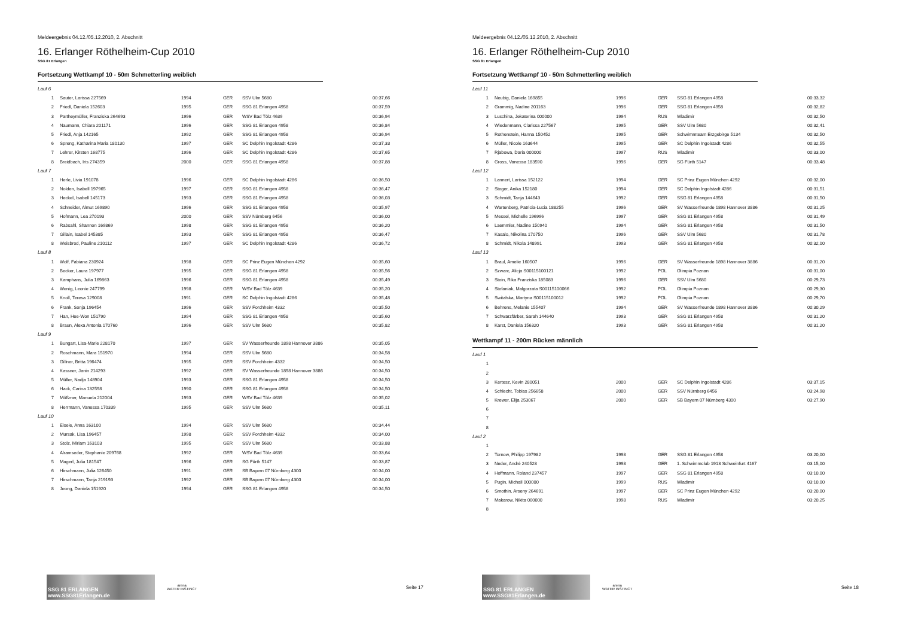Meldeergebnis 04.12./05.12.2010, 2. Abschnitt
16. Erlanger Röthelheim-Cup 2010
SSG 81 Erlangen
Fortsetzung Wettkampf 10 - 50m Schmetterling weiblich
| Lauf 6 | | | | | |
| 1 | Sauter, Larissa 227569 | 1994 | GER | SSV Ulm 5680 | 00:37,66 |
| 2 | Friedl, Daniela 152603 | 1995 | GER | SSG 81 Erlangen 4958 | 00:37,59 |
| 3 | Partheymüller, Franziska 264693 | 1996 | GER | WSV Bad Tölz 4639 | 00:36,94 |
| 4 | Naumann, Chiara 201171 | 1996 | GER | SSG 81 Erlangen 4958 | 00:36,84 |
| 5 | Friedl, Anja 142165 | 1992 | GER | SSG 81 Erlangen 4958 | 00:36,94 |
| 6 | Spreng, Katharina Maria 180130 | 1997 | GER | SC Delphin Ingolstadt 4286 | 00:37,33 |
| 7 | Lehrer, Kirsten 168775 | 1996 | GER | SC Delphin Ingolstadt 4286 | 00:37,65 |
| 8 | Breidbach, Iris 274359 | 2000 | GER | SSG 81 Erlangen 4958 | 00:37,88 |
| Lauf 7 | | | | | |
| 1 | Herle, Livia 191078 | 1996 | GER | SC Delphin Ingolstadt 4286 | 00:36,50 |
| 2 | Nolden, Isabell 197965 | 1997 | GER | SSG 81 Erlangen 4958 | 00:36,47 |
| 3 | Heckel, Isabell 145173 | 1993 | GER | SSG 81 Erlangen 4958 | 00:36,03 |
| 4 | Schneider, Almut 169890 | 1996 | GER | SSG 81 Erlangen 4958 | 00:35,97 |
| 5 | Hofmann, Lea 270193 | 2000 | GER | SSV Nürnberg 6456 | 00:36,00 |
| 6 | Rabsahl, Shannon 169869 | 1998 | GER | SSG 81 Erlangen 4958 | 00:36,20 |
| 7 | Gillain, Isabel 145385 | 1993 | GER | SSG 81 Erlangen 4958 | 00:36,47 |
| 8 | Weisbrod, Pauline 210112 | 1997 | GER | SC Delphin Ingolstadt 4286 | 00:36,72 |
| Lauf 8 | | | | | |
| 1 | Wolf, Fabiana 230924 | 1998 | GER | SC Prinz Eugen München 4292 | 00:35,60 |
| 2 | Becker, Laura 197977 | 1995 | GER | SSG 81 Erlangen 4958 | 00:35,56 |
| 3 | Kamphans, Julia 169863 | 1996 | GER | SSG 81 Erlangen 4958 | 00:35,49 |
| 4 | Wenig, Leonie 247799 | 1998 | GER | WSV Bad Tölz 4639 | 00:35,20 |
| 5 | Knoll, Teresa 129008 | 1991 | GER | SC Delphin Ingolstadt 4286 | 00:35,48 |
| 6 | Frank, Sonja 196454 | 1996 | GER | SSV Forchheim 4332 | 00:35,50 |
| 7 | Han, Hee-Won 151790 | 1994 | GER | SSG 81 Erlangen 4958 | 00:35,60 |
| 8 | Braun, Alexa Antonia 170760 | 1996 | GER | SSV Ulm 5680 | 00:35,82 |
| Lauf 9 | | | | | |
| 1 | Bungart, Lisa-Marie 228170 | 1997 | GER | SV Wasserfreunde 1898 Hannover 3886 | 00:35,05 |
| 2 | Roschmann, Mara 151970 | 1994 | GER | SSV Ulm 5680 | 00:34,58 |
| 3 | Gillner, Britta 196474 | 1995 | GER | SSV Forchheim 4332 | 00:34,50 |
| 4 | Kassner, Janin 214293 | 1992 | GER | SV Wasserfreunde 1898 Hannover 3886 | 00:34,50 |
| 5 | Müller, Nadja 148904 | 1993 | GER | SSG 81 Erlangen 4958 | 00:34,50 |
| 6 | Hack, Carina 132598 | 1990 | GER | SSG 81 Erlangen 4958 | 00:34,50 |
| 7 | Mößmer, Manuela 212004 | 1993 | GER | WSV Bad Tölz 4639 | 00:35,02 |
| 8 | Herrmann, Vanessa 170339 | 1995 | GER | SSV Ulm 5680 | 00:35,11 |
| Lauf 10 | | | | | |
| 1 | Eisele, Anna 163100 | 1994 | GER | SSV Ulm 5680 | 00:34,44 |
| 2 | Mursak, Lisa 196457 | 1998 | GER | SSV Forchheim 4332 | 00:34,00 |
| 3 | Stolz, Miriam 163103 | 1995 | GER | SSV Ulm 5680 | 00:33,88 |
| 4 | Alramseder, Stephanie 209768 | 1992 | GER | WSV Bad Tölz 4639 | 00:33,64 |
| 5 | Magerl, Julia 181547 | 1996 | GER | SG Fürth 5147 | 00:33,87 |
| 6 | Hirschmann, Julia 126450 | 1991 | GER | SB Bayern 07 Nürnberg 4300 | 00:34,00 |
| 7 | Hirschmann, Tanja 219193 | 1992 | GER | SB Bayern 07 Nürnberg 4300 | 00:34,00 |
| 8 | Jeong, Daniela 151920 | 1994 | GER | SSG 81 Erlangen 4958 | 00:34,50 |
SSG 81 ERLANGEN www.SSG81Erlangen.de
arena
WATER INSTINCT
Seite 17
Meldeergebnis 04.12./05.12.2010, 2. Abschnitt
16. Erlanger Röthelheim-Cup 2010
SSG 81 Erlangen
Fortsetzung Wettkampf 10 - 50m Schmetterling weiblich
| Lauf 11 | | | | | |
| 1 | Neubig, Daniela 169855 | 1996 | GER | SSG 81 Erlangen 4958 | 00:33,32 |
| 2 | Grammig, Nadine 201163 | 1996 | GER | SSG 81 Erlangen 4958 | 00:32,82 |
| 3 | Luschina, Jekaterina 000000 | 1994 | RUS | Wladimir | 00:32,50 |
| 4 | Wiedenmann, Clarissa 227567 | 1995 | GER | SSV Ulm 5680 | 00:32,41 |
| 5 | Rothenstein, Hanna 150452 | 1995 | GER | Schwimmteam Erzgebirge 5134 | 00:32,50 |
| 6 | Müller, Nicole 163644 | 1995 | GER | SC Delphin Ingolstadt 4286 | 00:32,55 |
| 7 | Rjabowa, Daria 000000 | 1997 | RUS | Wladimir | 00:33,00 |
| 8 | Gross, Vanessa 183590 | 1996 | GER | SG Fürth 5147 | 00:33,48 |
| Lauf 12 | | | | | |
| 1 | Lannert, Larissa 152122 | 1994 | GER | SC Prinz Eugen München 4292 | 00:32,00 |
| 2 | Steger, Anika 152180 | 1994 | GER | SC Delphin Ingolstadt 4286 | 00:31,51 |
| 3 | Schmidt, Tanja 144643 | 1992 | GER | SSG 81 Erlangen 4958 | 00:31,50 |
| 4 | Wartenberg, Patricia-Lucia 188255 | 1996 | GER | SV Wasserfreunde 1898 Hannover 3886 | 00:31,25 |
| 5 | Messel, Michelle 196996 | 1997 | GER | SSG 81 Erlangen 4958 | 00:31,49 |
| 6 | Laemmler, Nadine 150940 | 1994 | GER | SSG 81 Erlangen 4958 | 00:31,50 |
| 7 | Kasalo, Nikolina 170750 | 1996 | GER | SSV Ulm 5680 | 00:31,78 |
| 8 | Schmidt, Nikola 148991 | 1993 | GER | SSG 81 Erlangen 4958 | 00:32,00 |
| Lauf 13 | | | | | |
| 1 | Braul, Amelie 160507 | 1996 | GER | SV Wasserfreunde 1898 Hannover 3886 | 00:31,20 |
| 2 | Szwarc, Alicja S00115100121 | 1992 | POL | Olimpia Poznan | 00:31,00 |
| 3 | Stein, Rika Franziska 185083 | 1996 | GER | SSV Ulm 5680 | 00:29,73 |
| 4 | Stefaniak, Malgorzata S00115100066 | 1992 | POL | Olimpia Poznan | 00:29,30 |
| 5 | Switalska, Martyna S00115100012 | 1992 | POL | Olimpia Poznan | 00:29,70 |
| 6 | Behrens, Melanie 155407 | 1994 | GER | SV Wasserfreunde 1898 Hannover 3886 | 00:30,29 |
| 7 | Schwarzfärber, Sarah 144640 | 1993 | GER | SSG 81 Erlangen 4958 | 00:31,20 |
| 8 | Karst, Daniela 156320 | 1993 | GER | SSG 81 Erlangen 4958 | 00:31,20 |
Wettkampf 11 - 200m Rücken männlich
| Lauf 1 | | | | | |
| 1 | | | | | |
| 2 | | | | | |
| 3 | Kertesz, Kevin 280051 | 2000 | GER | SC Delphin Ingolstadt 4286 | 03:37,15 |
| 4 | Schlecht, Tobias 256658 | 2000 | GER | SSV Nürnberg 6456 | 03:24,98 |
| 5 | Krewer, Elija 253067 | 2000 | GER | SB Bayern 07 Nürnberg 4300 | 03:27,90 |
| 6 | | | | | |
| 7 | | | | | |
| 8 | | | | | |
| Lauf 2 | | | | | |
| 1 | | | | | |
| 2 | Tornow, Philipp 197982 | 1998 | GER | SSG 81 Erlangen 4958 | 03:20,00 |
| 3 | Neder, André 240528 | 1998 | GER | 1. Schwimmclub 1913 Schweinfurt 4167 | 03:15,00 |
| 4 | Hoffmann, Roland 237457 | 1997 | GER | SSG 81 Erlangen 4958 | 03:10,00 |
| 5 | Pugin, Michail 000000 | 1999 | RUS | Wladimir | 03:10,00 |
| 6 | Smothin, Arseny 264691 | 1997 | GER | SC Prinz Eugen München 4292 | 03:20,00 |
| 7 | Makarow, Nikita 000000 | 1998 | RUS | Wladimir | 03:20,25 |
| 8 | | | | | |
SSG 81 ERLANGEN www.SSG81Erlangen.de
arena
WATER INSTINCT
Seite 18